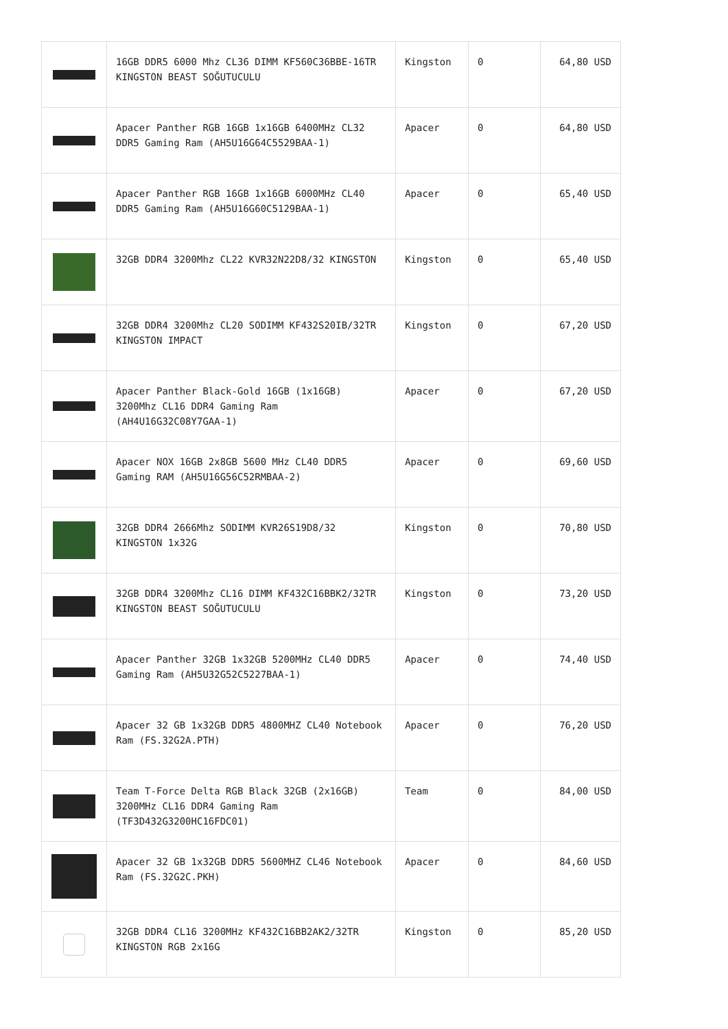| | 16GB DDR5 6000 Mhz CL36 DIMM KF560C36BBE-16TR KINGSTON BEAST SOĞUTUCULU | Kingston | 0 | 64,80 USD |
| | Apacer Panther RGB 16GB 1x16GB 6400MHz CL32 DDR5 Gaming Ram (AH5U16G64C5529BAA-1) | Apacer | 0 | 64,80 USD |
| | Apacer Panther RGB 16GB 1x16GB 6000MHz CL40 DDR5 Gaming Ram (AH5U16G60C5129BAA-1) | Apacer | 0 | 65,40 USD |
| | 32GB DDR4 3200Mhz CL22 KVR32N22D8/32 KINGSTON | Kingston | 0 | 65,40 USD |
| | 32GB DDR4 3200Mhz CL20 SODIMM KF432S20IB/32TR KINGSTON IMPACT | Kingston | 0 | 67,20 USD |
| | Apacer Panther Black-Gold 16GB (1x16GB) 3200Mhz CL16 DDR4 Gaming Ram (AH4U16G32C08Y7GAA-1) | Apacer | 0 | 67,20 USD |
| | Apacer NOX 16GB 2x8GB 5600 MHz CL40 DDR5 Gaming RAM (AH5U16G56C52RMBAA-2) | Apacer | 0 | 69,60 USD |
| | 32GB DDR4 2666Mhz SODIMM KVR26S19D8/32 KINGSTON 1x32G | Kingston | 0 | 70,80 USD |
| | 32GB DDR4 3200Mhz CL16 DIMM KF432C16BBK2/32TR KINGSTON BEAST SOĞUTUCULU | Kingston | 0 | 73,20 USD |
| | Apacer Panther 32GB 1x32GB 5200MHz CL40 DDR5 Gaming Ram (AH5U32G52C5227BAA-1) | Apacer | 0 | 74,40 USD |
| | Apacer 32 GB 1x32GB DDR5 4800MHZ CL40 Notebook Ram (FS.32G2A.PTH) | Apacer | 0 | 76,20 USD |
| | Team T-Force Delta RGB Black 32GB (2x16GB) 3200MHz CL16 DDR4 Gaming Ram (TF3D432G3200HC16FDC01) | Team | 0 | 84,00 USD |
| | Apacer 32 GB 1x32GB DDR5 5600MHZ CL46 Notebook Ram (FS.32G2C.PKH) | Apacer | 0 | 84,60 USD |
| | 32GB DDR4 CL16 3200MHz KF432C16BB2AK2/32TR KINGSTON RGB 2x16G | Kingston | 0 | 85,20 USD |